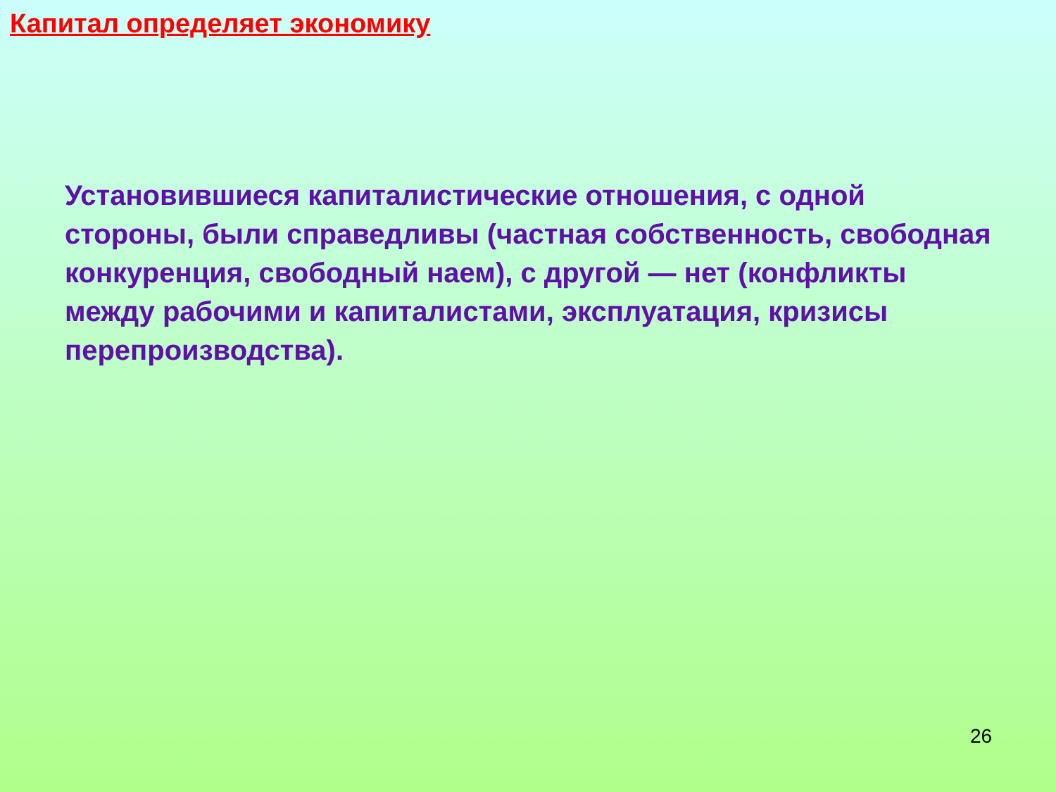Капитал определяет экономику
Установившиеся капиталистические отношения, с одной стороны, были справедливы (частная собственность, свободная конкуренция, свободный наем), с другой — нет (конфликты между рабочими и капиталистами, эксплуатация, кризисы перепроизводства).
26